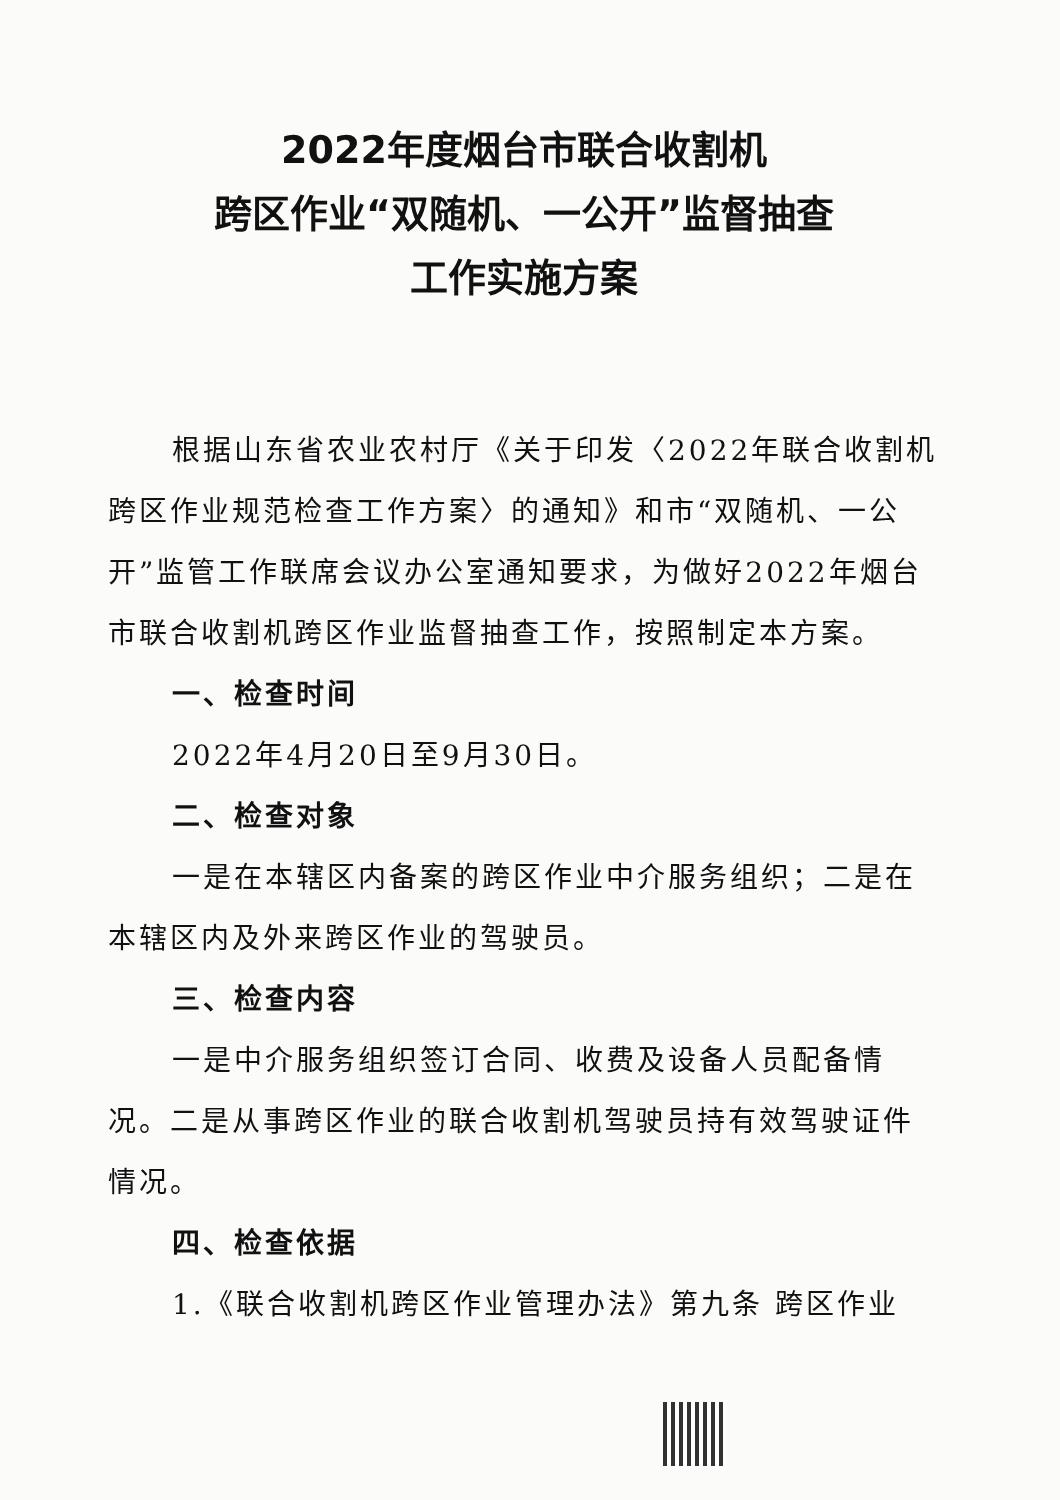2022年度烟台市联合收割机
跨区作业“双随机、一公开”监督抽查
工作实施方案
根据山东省农业农村厅《关于印发〈2022年联合收割机跨区作业规范检查工作方案〉的通知》和市“双随机、一公开”监管工作联席会议办公室通知要求，为做好2022年烟台市联合收割机跨区作业监督抽查工作，按照制定本方案。
一、检查时间
2022年4月20日至9月30日。
二、检查对象
一是在本辖区内备案的跨区作业中介服务组织；二是在本辖区内及外来跨区作业的驾驶员。
三、检查内容
一是中介服务组织签订合同、收费及设备人员配备情况。二是从事跨区作业的联合收割机驾驶员持有效驾驶证件情况。
四、检查依据
1.《联合收割机跨区作业管理办法》第九条 跨区作业